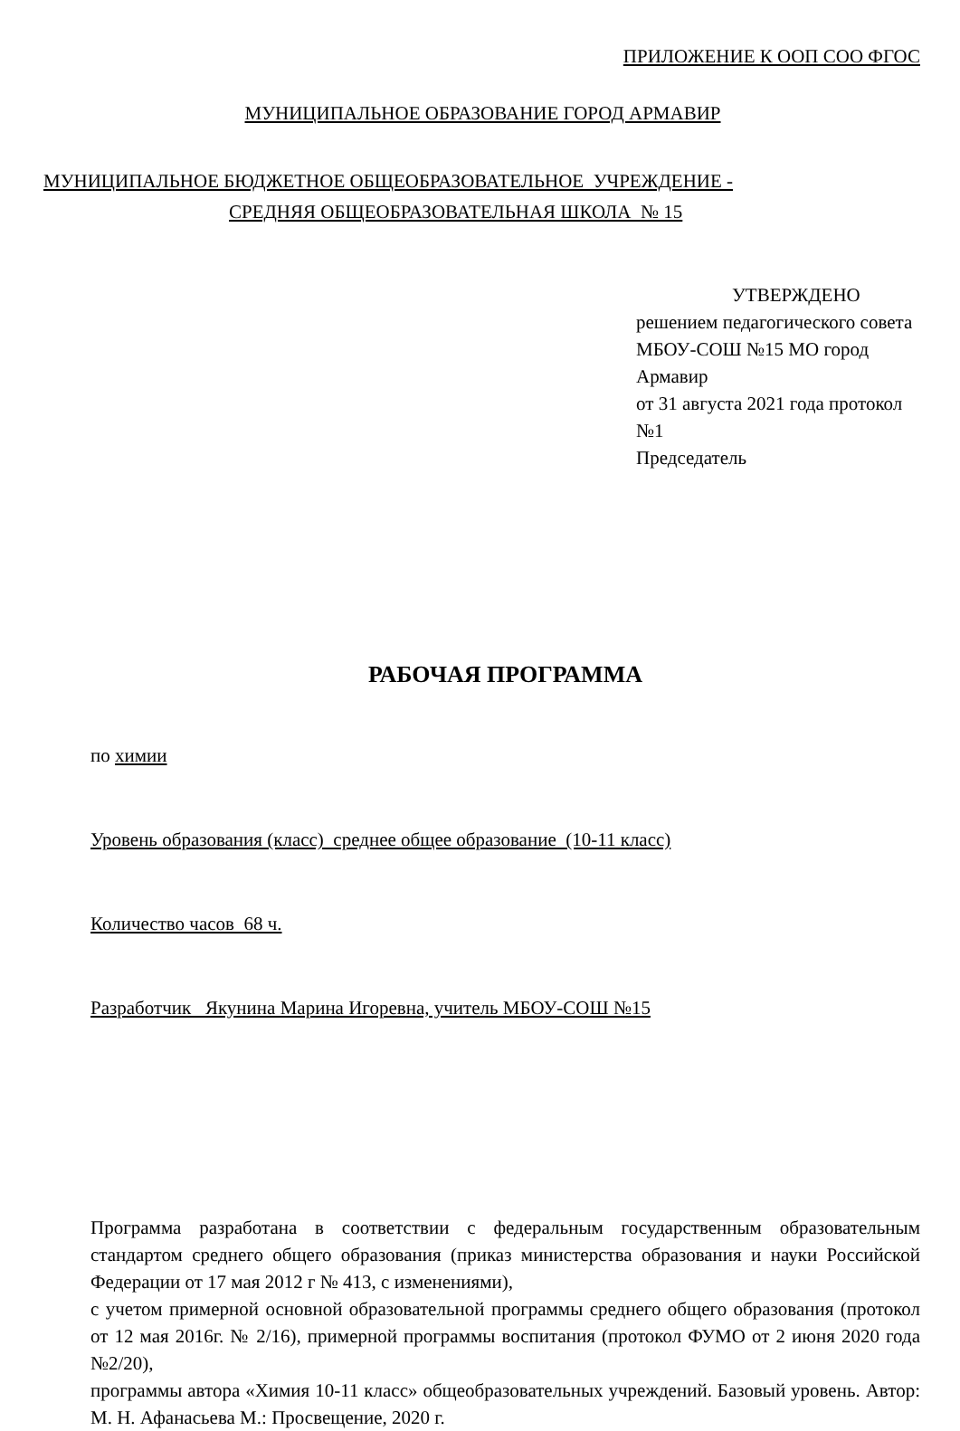ПРИЛОЖЕНИЕ К ООП СОО ФГОС
МУНИЦИПАЛЬНОЕ ОБРАЗОВАНИЕ ГОРОД АРМАВИР
МУНИЦИПАЛЬНОЕ БЮДЖЕТНОЕ ОБЩЕОБРАЗОВАТЕЛЬНОЕ УЧРЕЖДЕНИЕ -
СРЕДНЯЯ ОБЩЕОБРАЗОВАТЕЛЬНАЯ ШКОЛА № 15
УТВЕРЖДЕНО
решением педагогического совета
МБОУ-СОШ №15 МО город Армавир
от 31 августа 2021 года протокол №1
Председатель
РАБОЧАЯ ПРОГРАММА
по химии
Уровень образования (класс) среднее общее образование (10-11 класс)
Количество часов 68 ч.
Разработчик Якунина Марина Игоревна, учитель МБОУ-СОШ №15
Программа разработана в соответствии с федеральным государственным образовательным стандартом среднего общего образования (приказ министерства образования и науки Российской Федерации от 17 мая 2012 г № 413, с изменениями),
с учетом примерной основной образовательной программы среднего общего образования (протокол от 12 мая 2016г. № 2/16), примерной программы воспитания (протокол ФУМО от 2 июня 2020 года №2/20),
программы автора «Химия 10-11 класс» общеобразовательных учреждений. Базовый уровень. Автор: М. Н. Афанасьева М.: Просвещение, 2020 г.